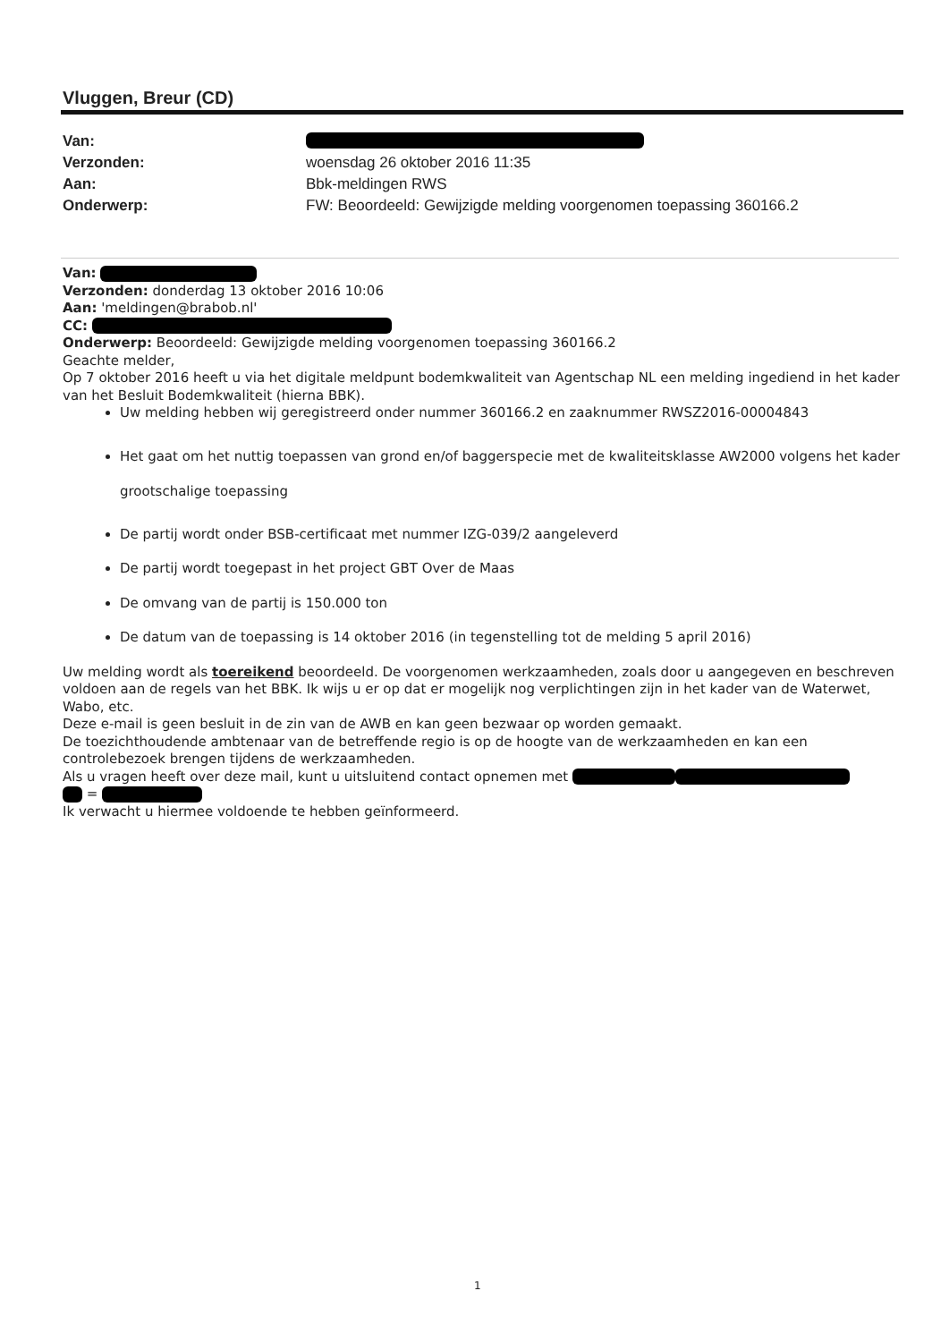Vluggen, Breur (CD)
Van:
Verzonden: woensdag 26 oktober 2016 11:35
Aan: Bbk-meldingen RWS
Onderwerp: FW: Beoordeeld: Gewijzigde melding voorgenomen toepassing 360166.2
Van:
Verzonden: donderdag 13 oktober 2016 10:06
Aan: 'meldingen@brabob.nl'
CC:
Onderwerp: Beoordeeld: Gewijzigde melding voorgenomen toepassing 360166.2
Geachte melder,
Op 7 oktober 2016 heeft u via het digitale meldpunt bodemkwaliteit van Agentschap NL een melding ingediend in het kader van het Besluit Bodemkwaliteit (hierna BBK).
Uw melding hebben wij geregistreerd onder nummer 360166.2 en zaaknummer RWSZ2016-00004843
Het gaat om het nuttig toepassen van grond en/of baggerspecie met de kwaliteitsklasse AW2000 volgens het kader grootschalige toepassing
De partij wordt onder BSB-certificaat met nummer IZG-039/2 aangeleverd
De partij wordt toegepast in het project GBT Over de Maas
De omvang van de partij is 150.000 ton
De datum van de toepassing is 14 oktober 2016 (in tegenstelling tot de melding 5 april 2016)
Uw melding wordt als toereikend beoordeeld. De voorgenomen werkzaamheden, zoals door u aangegeven en beschreven voldoen aan de regels van het BBK. Ik wijs u er op dat er mogelijk nog verplichtingen zijn in het kader van de Waterwet, Wabo, etc.
Deze e-mail is geen besluit in de zin van de AWB en kan geen bezwaar op worden gemaakt.
De toezichthoudende ambtenaar van de betreffende regio is op de hoogte van de werkzaamheden en kan een controlebezoek brengen tijdens de werkzaamheden.
Als u vragen heeft over deze mail, kunt u uitsluitend contact opnemen met
=
Ik verwacht u hiermee voldoende te hebben geïnformeerd.
1